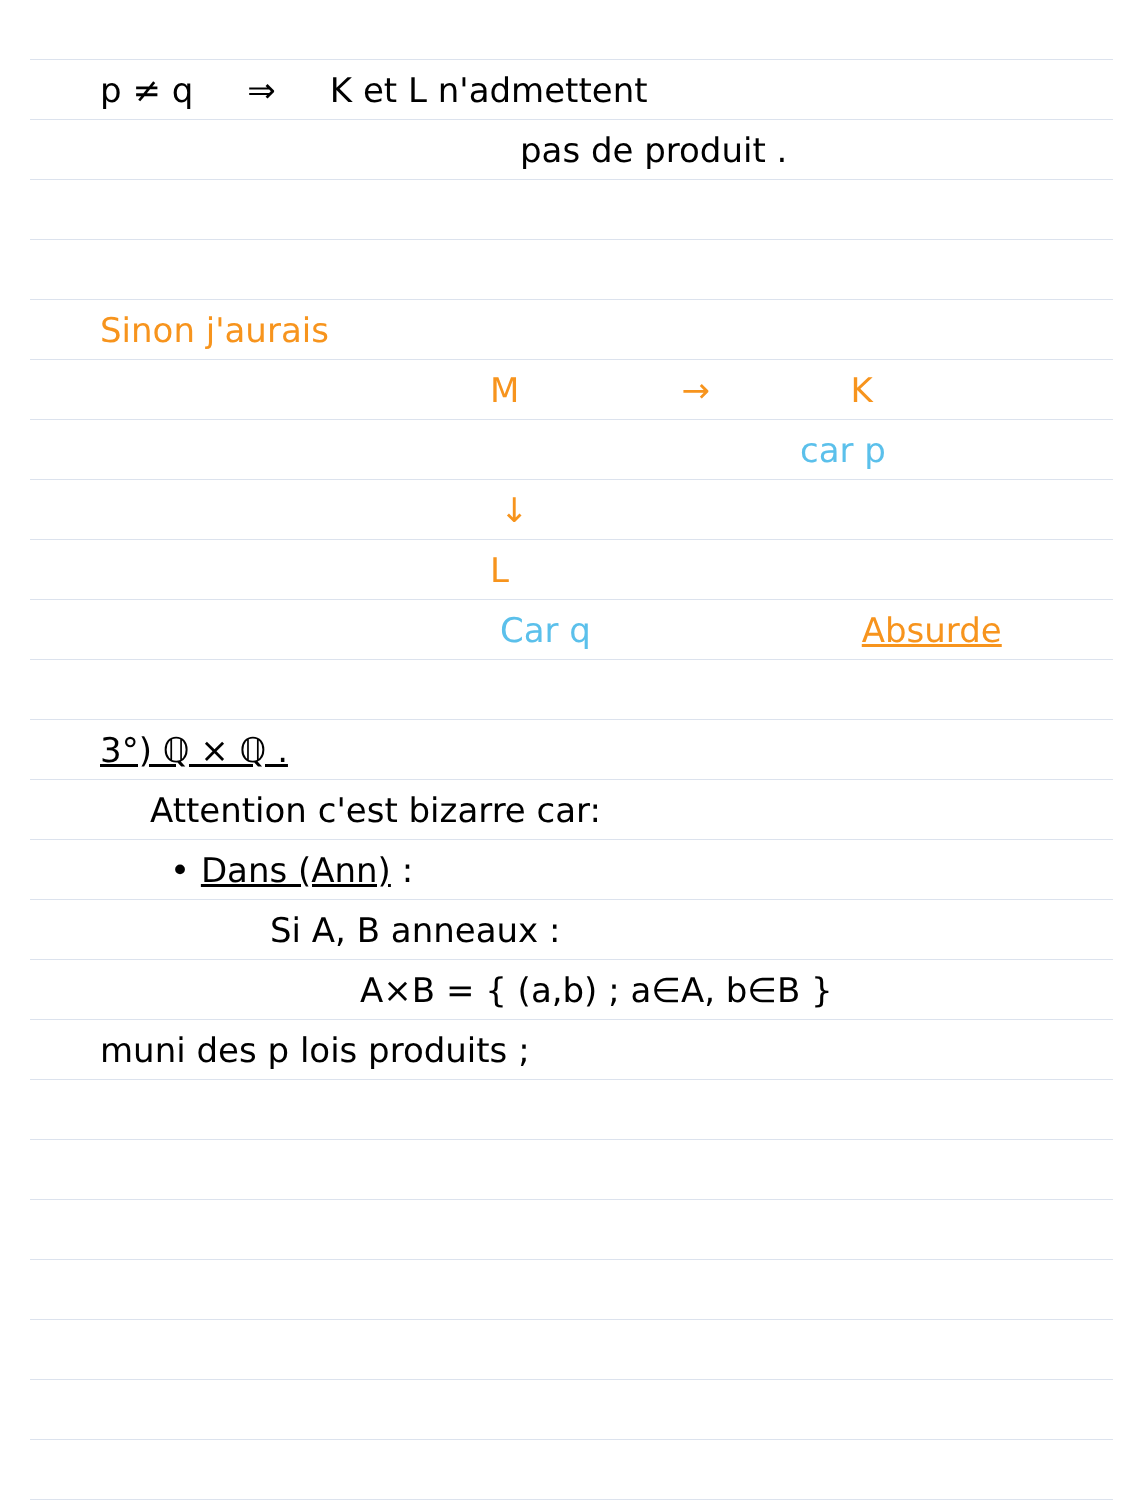p ≠ q ⇒ K et L n'admettent
pas de produit .
Sinon j'aurais
M → K
car p
↓
L
Car q Absurde
3°) ℚ × ℚ .
Attention c'est bizarre car:
• Dans (Ann) :
Si A, B anneaux :
A×B = { (a,b) ; a∈A, b∈B }
muni des p lois produits ;